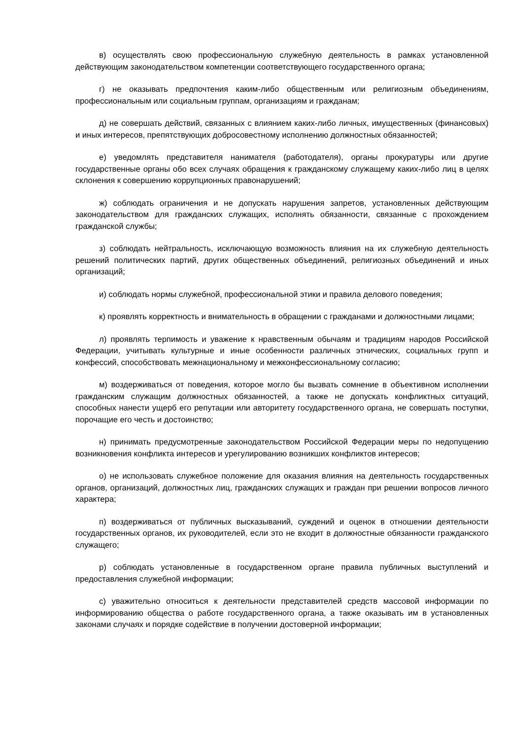в) осуществлять свою профессиональную служебную деятельность в рамках установленной действующим законодательством компетенции соответствующего государственного органа;
г) не оказывать предпочтения каким-либо общественным или религиозным объединениям, профессиональным или социальным группам, организациям и гражданам;
д) не совершать действий, связанных с влиянием каких-либо личных, имущественных (финансовых) и иных интересов, препятствующих добросовестному исполнению должностных обязанностей;
е) уведомлять представителя нанимателя (работодателя), органы прокуратуры или другие государственные органы обо всех случаях обращения к гражданскому служащему каких-либо лиц в целях склонения к совершению коррупционных правонарушений;
ж) соблюдать ограничения и не допускать нарушения запретов, установленных действующим законодательством для гражданских служащих, исполнять обязанности, связанные с прохождением гражданской службы;
з) соблюдать нейтральность, исключающую возможность влияния на их служебную деятельность решений политических партий, других общественных объединений, религиозных объединений и иных организаций;
и) соблюдать нормы служебной, профессиональной этики и правила делового поведения;
к) проявлять корректность и внимательность в обращении с гражданами и должностными лицами;
л) проявлять терпимость и уважение к нравственным обычаям и традициям народов Российской Федерации, учитывать культурные и иные особенности различных этнических, социальных групп и конфессий, способствовать межнациональному и межконфессиональному согласию;
м) воздерживаться от поведения, которое могло бы вызвать сомнение в объективном исполнении гражданским служащим должностных обязанностей, а также не допускать конфликтных ситуаций, способных нанести ущерб его репутации или авторитету государственного органа, не совершать поступки, порочащие его честь и достоинство;
н) принимать предусмотренные законодательством Российской Федерации меры по недопущению возникновения конфликта интересов и урегулированию возникших конфликтов интересов;
о) не использовать служебное положение для оказания влияния на деятельность государственных органов, организаций, должностных лиц, гражданских служащих и граждан при решении вопросов личного характера;
п) воздерживаться от публичных высказываний, суждений и оценок в отношении деятельности государственных органов, их руководителей, если это не входит в должностные обязанности гражданского служащего;
р) соблюдать установленные в государственном органе правила публичных выступлений и предоставления служебной информации;
с) уважительно относиться к деятельности представителей средств массовой информации по информированию общества о работе государственного органа, а также оказывать им в установленных законами случаях и порядке содействие в получении достоверной информации;